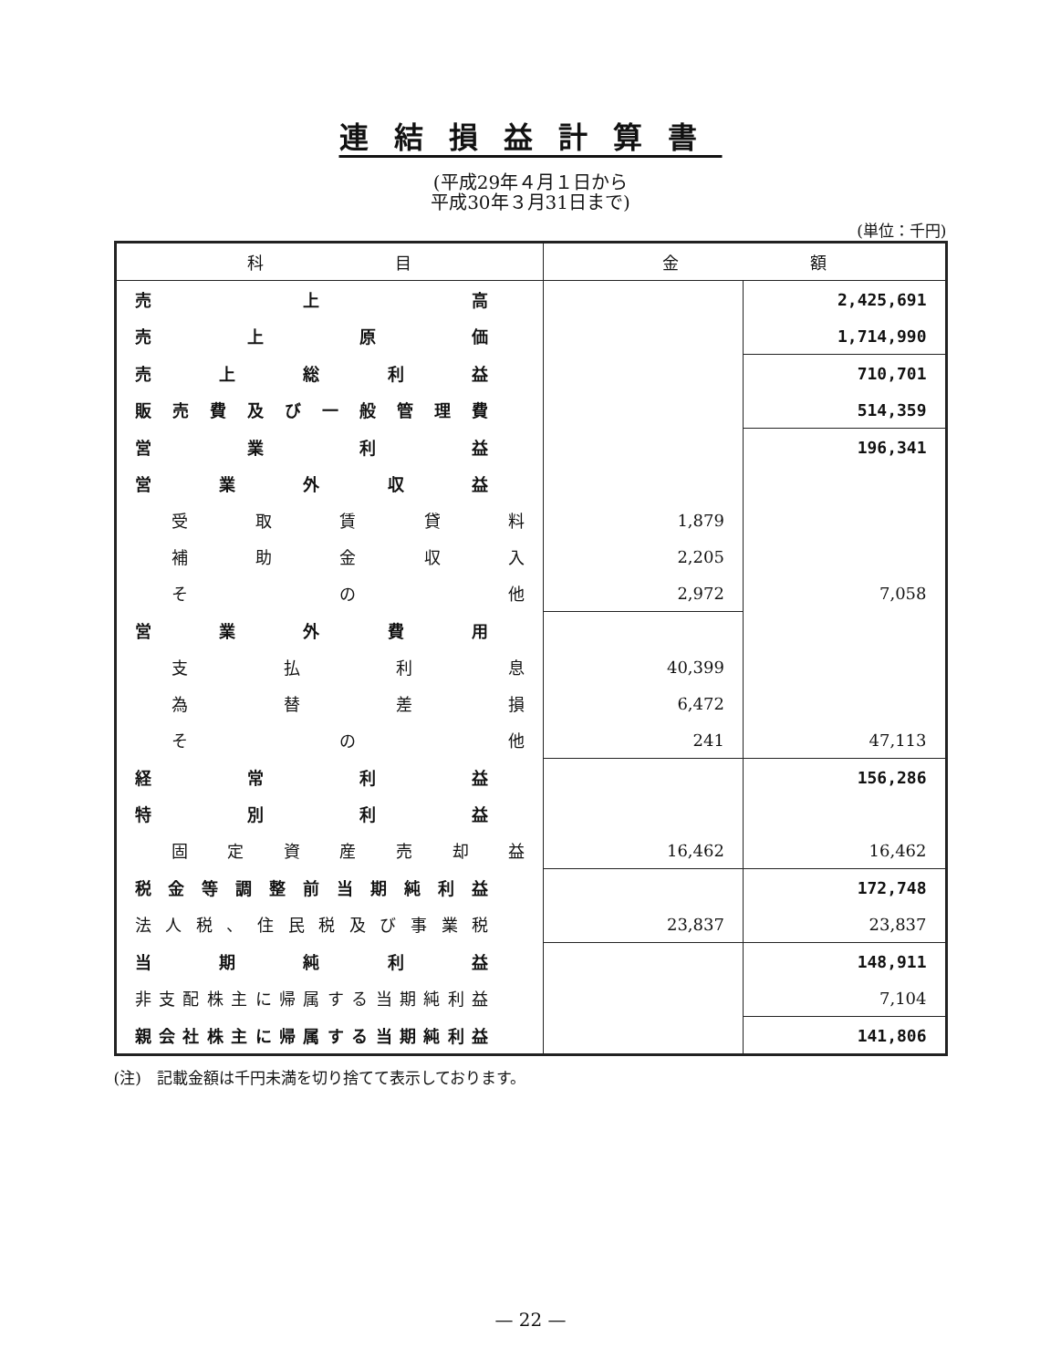連結損益計算書
(平成29年４月１日から
平成30年３月31日まで)
(単位：千円)
| 科 目 | 金 額 | |
| --- | --- | --- |
| 売上高 | | 2,425,691 |
| 売上原価 | | 1,714,990 |
| 売上総利益 | | 710,701 |
| 販売費及び一般管理費 | | 514,359 |
| 営業利益 | | 196,341 |
| 営業外収益 | | |
| 受取賃貸料 | 1,879 | |
| 補助金収入 | 2,205 | |
| そ の 他 | 2,972 | 7,058 |
| 営業外費用 | | |
| 支払利息 | 40,399 | |
| 為替差損 | 6,472 | |
| そ の 他 | 241 | 47,113 |
| 経常利益 | | 156,286 |
| 特別利益 | | |
| 固定資産売却益 | 16,462 | 16,462 |
| 税金等調整前当期純利益 | | 172,748 |
| 法人税、住民税及び事業税 | 23,837 | 23,837 |
| 当期純利益 | | 148,911 |
| 非支配株主に帰属する当期純利益 | | 7,104 |
| 親会社株主に帰属する当期純利益 | | 141,806 |
(注)　記載金額は千円未満を切り捨てて表示しております。
— 22 —